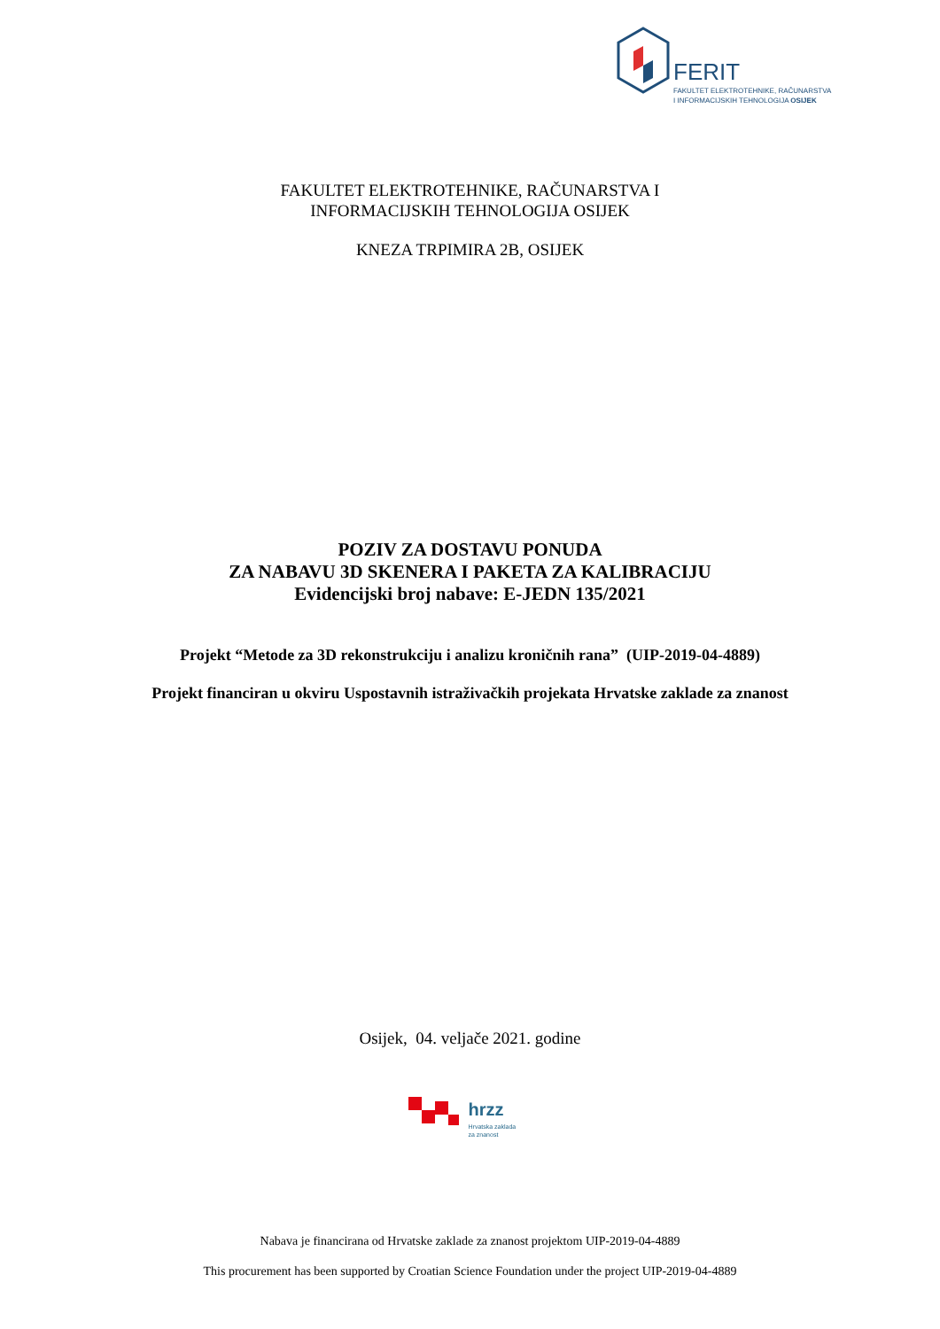FERIT
FAKULTET ELEKTROTEHNIKE, RAČUNARSTVA
I INFORMACIJSKIH TEHNOLOGIJA OSIJEK
FAKULTET ELEKTROTEHNIKE, RAČUNARSTVA I
INFORMACIJSKIH TEHNOLOGIJA OSIJEK
KNEZA TRPIMIRA 2B, OSIJEK
POZIV ZA DOSTAVU PONUDA
ZA NABAVU 3D SKENERA I PAKETA ZA KALIBRACIJU
Evidencijski broj nabave: E-JEDN 135/2021
Projekt “Metode za 3D rekonstrukciju i analizu kroničnih rana” (UIP-2019-04-4889)
Projekt financiran u okviru Uspostavnih istraživačkih projekata Hrvatske zaklade za znanost
Osijek, 04. veljače 2021. godine
hrzz
Hrvatska zaklada
za znanost
Nabava je financirana od Hrvatske zaklade za znanost projektom UIP-2019-04-4889
This procurement has been supported by Croatian Science Foundation under the project UIP-2019-04-4889